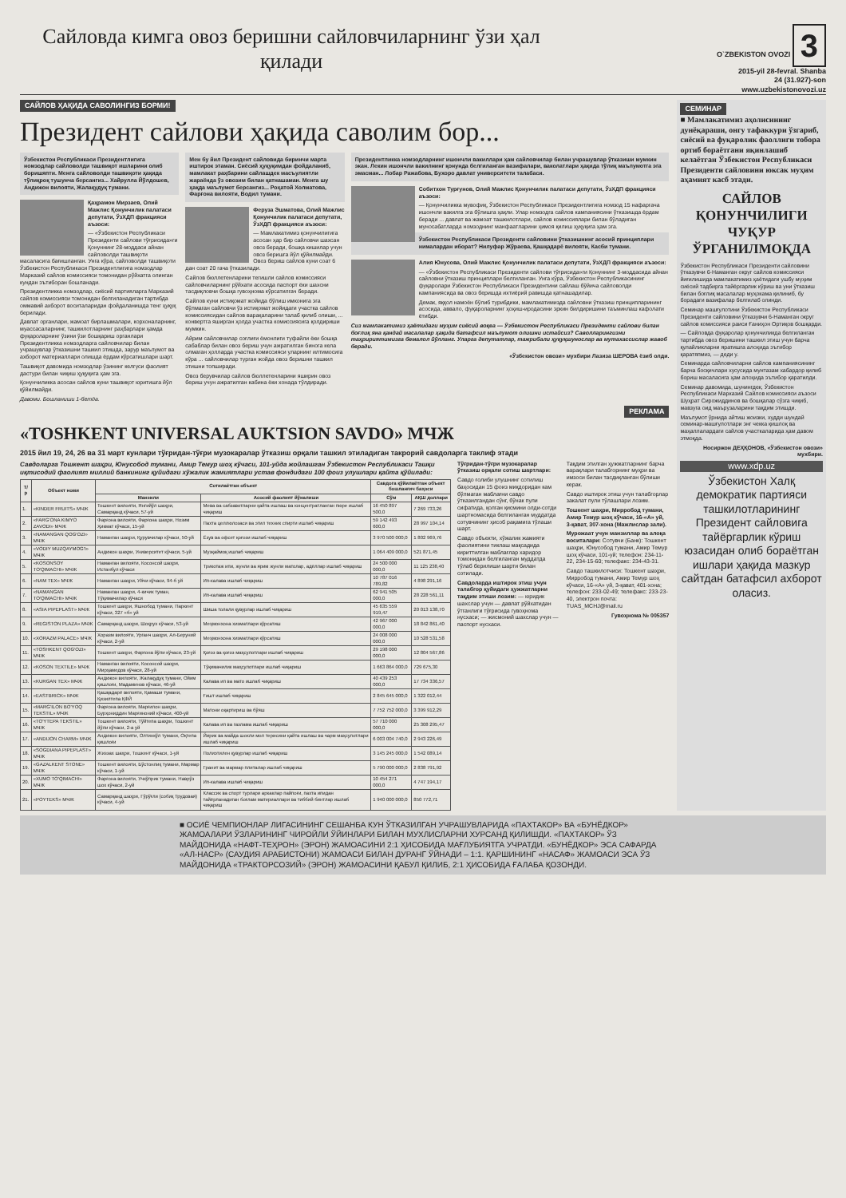Сайловда кимга овоз беришни сайловчиларнинг ўзи ҳал қилади
O`ZBEKISTON OVOZI 3
2015-yil 28-fevral. Shanba
24 (31.927)-son
www.uzbekistonovozi.uz
САЙЛОВ ҲАҚИДА САВОЛИНГИЗ БОРМИ!
Президент сайлови ҳақида саволим бор...
Ўзбекистон Республикаси Президентлигига номзодлар сайловолди ташвиқот ишларини олиб боришяпти. Менга сайловолди ташвиқоти ҳақида тўлиқроқ тушунча берсангиз... Хайрулла Йўлдошев, Андижон вилояти, Жалақудуқ тумани.
Қаҳрамон Мирзаев, Олий Мажлис Қонунчилик палатаси депутати, ЎзХДП фракцияси аъзоси:
— «Ўзбекистон Республикаси Президенти сайлови тўғрисида»ги Қонуннинг 28-моддаси айнан сайловолди ташвиқоти масаласига бағишланган. Унга кўра, сайловолди ташвиқоти Ўзбекистон Республикаси Президентлигига номзодлар Марказий сайлов комиссияси томонидан рўйхатга олинган кундан эътиборан бошланади.
Президентликка номзодлар, сиёсий партияларга Марказий сайлов комиссияси томонидан белгиланадиган тартибда оммавий ахборот воситаларидан фойдаланишда тенг ҳуқуқ берилади.
Давлат органлари, жамоат бирлашмалари, корхоналарнинг, муассасаларнинг, ташкилотларнинг раҳбарлари ҳамда фуқароларнинг ўзини ўзи бошқариш органлари Президентликка номзодларга сайловчилар билан учрашувлар ўтказишни ташкил этишда, зарур маълумот ва ахборот материаллари олишда ёрдам кўрсатишлари шарт.
Ташвиқот давомида номзодлар ўзининг келгуси фаолият дастури билан чиқиш ҳуқуқига ҳам эга.
Қонунчиликка асосан сайлов куни ташвиқот юритишга йўл қўйилмайди.
Давоми. Бошланиши 1-бетда.
Мен бу йил Президент сайловида биринчи марта иштирок этаман. Сиёсий ҳуқуқимдан фойдаланиб, мамлакат раҳбарини сайлашдек масъулиятли жараёнда ўз овозим билан қатнашаман. Менга шу ҳақда маълумот берсангиз... Роҳатой Холматова, Фарғона вилояти, Водил тумани.
Феруза Эшматова, Олий Мажлис Қонунчилик палатаси депутати, ЎзХДП фракцияси аъзоси:
— Мамлакатимиз қонунчилигига асосан ҳар бир сайловчи шахсан овоз беради, бошқа кишилар учун овоз беришга йўл қўйилмайди. Овоз бериш сайлов куни соат 6 дан соат 20 гача ўтказилади.
Сайлов бюллетенларини тегишли сайлов комиссияси сайловчиларнинг рўйхати асосида паспорт ёки шахсни тасдиқловчи бошқа гувоҳнома кўрсатилгач беради.
Сайлов куни истиқомат жойида бўлиш имконига эга бўлмаган сайловчи ўз истиқомат жойидаги участка сайлов комиссиясидан сайлов варақаларини талаб қилиб олиши, ... конвертга яширган ҳолда участка комиссиясига қолдириши мумкин.
Айрим сайловчилар соғлиғи ёмонлиги туфайли ёки бошқа сабаблар билан овоз бериш учун ажратилган бинога кела олмаган ҳолларда участка комиссияси уларнинг илтимосига кўра ... сайловчилар турган жойда овоз беришни ташкил этишни топширади.
Овоз берувчилар сайлов бюллетенларини яширин овоз бериш учун ажратилган кабина ёки хонада тўлдиради.
Президентликка номзодларнинг ишончли вакиллари ҳам сайловчилар билан учрашувлар ўтказиши мумкин экан. Лекин ишончли вакилнинг қонунда белгиланган вазифалари, ваколатлари ҳақида тўлиқ маълумотга эга эмасман... Лобар Ражабова, Бухоро давлат университети талабаси.
Собитхон Турғунов, Олий Мажлис Қонунчилик палатаси депутати, ЎзХДП фракцияси аъзоси:
— Қонунчиликка мувофиқ, Ўзбекистон Республикаси Президентлигига номзод 15 нафаргача ишончли вакилга эга бўлишга ҳақли. Улар номзодга сайлов кампаниясини ўтказишда ёрдам беради ... давлат ва жамоат ташкилотлари, сайлов комиссиялари билан бўладиган муносабатларда номзоднинг манфаатларини ҳимоя қилиш ҳуқуқига ҳам эга.
Ўзбекистон Республикаси Президенти сайловини ўтказишнинг асосий принциплари нималардан иборат? Нилуфар Жўраева, Қашқадарё вилояти, Касби тумани.
Алия Юнусова, Олий Мажлис Қонунчилик палатаси депутати, ЎзХДП фракцияси аъзоси:
— «Ўзбекистон Республикаси Президенти сайлови тўғрисида»ги Қонуннинг 3-моддасида айнан сайловни ўтказиш принциплари белгиланган. Унга кўра, Ўзбекистон Республикасининг фуқаролари Ўзбекистон Республикаси Президентини сайлаш бўйича сайловолди кампаниясида ва овоз беришда ихтиёрий равишда қатнашадилар.
Демак, яққол намоён бўлиб турибдики, мамлакатимизда сайловни ўтказиш принципларининг асосида, аввало, фуқароларнинг ҳоҳиш-иродасини эркин билдиришини таъминлаш кафолати ётибди.
Сиз мамлакатимиз ҳаётидаги муҳим сиёсий воқеа — Ўзбекистон Республикаси Президенти сайлови билан боғлиқ яна қандай масалалар ҳақида батафсил маълумот олишни истайсиз? Саволларингизни таҳририятимизга бемалол йўлланг. Уларга депутатлар, тажрибали ҳуқуқшунослар ва мутахассислар жавоб беради.
«Ўзбекистон овози» мухбири Лазиза ШЕРОВА ёзиб олди.
РЕКЛАМА
«TOSHKENT UNIVERSAL AUKTSION SAVDO» МЧЖ
2015 йил 19, 24, 26 ва 31 март кунлари тўғридан-тўғри музокаралар ўтказиш орқали ташкил этиладиган такрорий савдоларга таклиф этади
Савдоларга Тошкент шаҳри, Юнусобод тумани, Амир Темур шоҳ кўчаси, 101-уйда жойлашган Ўзбекистон Республикаси Ташқи иқтисодий фаолият миллий банкининг қуйидаги хўжалик жамиятлари устав фондидаги 100 фоиз улушлари қайта қўйилади:
| Т/р | Объект номи | Сотилаётган объект | | Савдога қўйилаётган объект бошланғич баҳоси | |
| --- | --- | --- | --- | --- | --- |
| | | Манзили | Асосий фаолият йўналиши | Сўм | АҚШ доллари |
| 1. | «KINDER FRUITS» МЧЖ | Тошкент вилояти, Янгийўл шаҳри, Самарқанд кўчаси, 57-уй | Мева ва сабзавотларни қайта ишлаш ва концентратланган пюре ишлаб чиқариш | 16 450 897 500,0 | 7 269 733,26 |
| 2. | «FARG'ONA KIMYO ZAVODI» МЧЖ | Фарғона вилояти, Фарғона шаҳри, Нозим Ҳикмат кўчаси, 15-уй | Пахта целлюлозаси ва этил техник спирти ишлаб чиқариш | 59 142 493 600,0 | 28 997 104,14 |
| 3. | «NAMANGAN QOG'OZI» МЧЖ | Наманган шаҳри, Қурувчилар кўчаси, 50-уй | Ёзув ва офсет қоғози ишлаб чиқариш | 3 970 500 000,0 | 1 802 969,76 |
| 4. | «VODIY MUZQAYMOG'I» МЧЖ | Андижон шаҳри, Университет кўчаси, 5-уй | Музқаймоқ ишлаб чиқариш | 1 064 409 000,0 | 521 871,45 |
| 5. | «KOSONSOY TO'QIMACHI» МЧЖ | Наманган вилояти, Косонсой шаҳри, Истанбул кўчаси | Трикотаж ипи, жунли ва ярим жунли матолар, адёллар ишлаб чиқариш | 24 500 000 000,0 | 11 125 238,40 |
| 6. | «NAM TEX» МЧЖ | Наманган шаҳри, Уйчи кўчаси, 94-б уй | Ип-калава ишлаб чиқариш | 10 787 016 789,82 | 4 898 291,16 |
| 7. | «NAMANGAN TO'QIMACHI» МЧЖ | Наманган шаҳри, 4-кичик туман, Тўқимачилар кўчаси | Ип-калава ишлаб чиқариш | 62 941 505 000,0 | 28 228 561,11 |
| 8. | «ASIA PIPEPLAST» МЧЖ | Тошкент шаҳри, Яшнобод тумани, Паркент кўчаси, 327 «б» уй | Шиша толали қувурлар ишлаб чиқариш | 45 635 559 919,47 | 20 013 138,70 |
| 9. | «REGISTON PLAZA» МЧЖ | Самарқанд шаҳри, Шоҳрух кўчаси, 53-уй | Меҳмонхона хизматлари кўрсатиш | 42 967 000 000,0 | 18 842 861,40 |
| 10. | «XORAZM PALACE» МЧЖ | Хоразм вилояти, Урганч шаҳри, Ал-Беруний кўчаси, 2-уй | Меҳмонхона хизматлари кўрсатиш | 24 008 000 000,0 | 10 528 531,58 |
| 11. | «TOSHKENT QOG'OZI» МЧЖ | Тошкент шаҳри, Фарғона йўли кўчаси, 23-уй | Қоғоз ва қоғоз маҳсулотлари ишлаб чиқариш | 29 198 000 000,0 | 12 804 567,86 |
| 12. | «KOSON TEXTILE» МЧЖ | Наманган вилояти, Косонсой шаҳри, Мирҳамедов кўчаси, 28-уй | Тўқимачилик маҳсулотлари ишлаб чиқариш | 1 663 864 000,0 | 729 675,30 |
| 13. | «KURGAN TEX» МЧЖ | Андижон вилояти, Жалақудуқ тумани, Ойим қишлоғи, Мадаминов кўчаси, 46-уй | Калава ип ва мато ишлаб чиқариш | 40 439 253 000,0 | 17 734 336,57 |
| 14. | «EASTBRICK» МЧЖ | Қашқадарё вилояти, Қамаши тумани, Қизилтепа ҚФЙ | Ғишт ишлаб чиқариш | 2 845 645 000,0 | 1 322 012,44 |
| 15. | «MARG'ILON BO'YOQ TEKSTIL» МЧЖ | Фарғона вилояти, Марғилон шаҳри, Бурҳониддин Марғиноний кўчаси, 400-уй | Матони оқартириш ва бўяш | 7 752 752 000,0 | 3 399 912,29 |
| 16. | «TO'YTEPA TEKSTIL» МЧЖ | Тошкент вилояти, Тўйтепа шаҳри, Тошкент йўли кўчаси, 2-а уй | Калава ип ва газлама ишлаб чиқариш | 57 710 000 000,0 | 25 308 295,47 |
| 17. | «ANDIJON CHARM» МЧЖ | Андижон вилояти, Олтинкўл тумани, Оқтепа қишлоғи | Йирик ва майда шохли мол терисини қайта ишлаш ва чарм маҳсулотлари ишлаб чиқариш | 6 003 004 740,0 | 2 943 226,49 |
| 18. | «SOGDIANA PIPEPLAST» МЧЖ | Жиззах шаҳри, Тошкент кўчаси, 1-уй | Полиэтилен қувурлар ишлаб чиқариш | 3 145 245 000,0 | 1 542 089,14 |
| 19. | «GAZALKENT STONE» МЧЖ | Тошкент вилояти, Бўстонлиқ тумани, Мармар кўчаси, 1-уй | Гранит ва мармар плиталар ишлаб чиқариш | 5 790 000 000,0 | 2 838 791,92 |
| 20. | «XUMO TO'QIMACHI» МЧЖ | Фарғона вилояти, Учкўприк тумани, Наврўз шох кўчаси, 2-уй | Ип-калава ишлаб чиқариш | 10 454 271 000,0 | 4 747 194,17 |
| 21. | «POYTEKS» МЧЖ | Самарқанд шаҳри, Гўрўғли (собиқ Трудовая) кўчаси, 4-уй | Классик ва спорт турлари аркаклар пайпоғи, пахта ипидан тайёрланадиган боғлам материаллари ва тиббий бинтлар ишлаб чиқариш | 1 940 000 000,0 | 850 772,71 |
Тўғридан-тўғри музокаралар ўтказиш орқали сотиш шартлари:
Савдо ғолиби улушнинг сотилиш баҳосидан 15 фоиз миқдоридан кам бўлмаган маблағни савдо ўтказилгандан сўнг, бўнак пули сифатида, қолган қисмини олди-сотди шартномасида белгиланган муддатда сотувчининг ҳисоб рақамига тўлаши шарт.
Савдо объекти, хўжалик жамияти фаолиятини тиклаш мақсадида кириттилган маблағлар харидор томонидан белгиланган муддатда тўлаб берилиши шарти билан сотилади.
Савдоларда иштирок этиш учун талабгор қуйидаги ҳужжатларни тақдим этиши лозим: — юридик шахслар учун — давлат рўйхатидан ўтганлиги тўғрисида гувоҳнома нусхаси; — жисмоний шахслар учун — паспорт нусхаси.
Тақдим этилган ҳужжатларнинг барча варақлари талабгорнинг муҳри ва имзоси билан тасдиқланган бўлиши керак.
Савдо иштирок этиш учун талабгорлар закалат пули тўлашлари лозим.
Тошкент шаҳри, Мирробод тумани, Амир Темур шоҳ кўчаси, 16-«А» уй, 3-қават, 307-хона (Мажлислар зали).
Мурожаат учун манзиллар ва алоқа воситалари: Сотувчи (Банк): Тошкент шаҳри, Юнусобод тумани, Амир Темур шоҳ кўчаси, 101-уй; телефон: 234-11-22, 234-15-60; телефакс: 234-43-31.
Савдо ташкилотчиси: Тошкент шаҳри, Мирробод тумани, Амир Темур шоҳ кўчаси, 16-«А» уй, 3-қават, 401-хона; телефон: 233-02-49; телефакс: 233-23-40, электрон почта: TUAS_MCHJ@mail.ru
Гувоҳнома № 005357
СЕМИНАР
■ Мамлакатимиз аҳолисининг дунёқараши, онгу тафаккури ўзгариб, сиёсий ва фуқаролик фаоллиги тобора ортиб бораётгани яқинлашиб келаётган Ўзбекистон Республикаси Президенти сайловини юксак муҳим аҳамият касб этади.
САЙЛОВ ҚОНУНЧИЛИГИ ЧУҚУР ЎРГАНИЛМОҚДА
Ўзбекистон Республикаси Президенти сайловини ўтказувчи 6-Наманган округ сайлов комиссияси йиғилишида мамлакатимиз ҳаётидаги ушбу муҳим сиёсий тадбирга тайёргарлик кўриш ва уни ўтказиш билан боғлиқ масалалар муҳокама қилиниб, бу борадаги вазифалар белгилаб олинди.
Семинар машғулотини Ўзбекистон Республикаси Президенти сайловини ўтказувчи 6-Наманган округ сайлов комиссияси раиси Ғаниҳон Ортиқов бошқарди.
— Сайловда фуқаролар қонунчиликда белгиланган тартибда овоз беришини ташкил этиш учун барча қулайликларни яратишга алоҳида эътибор қаратяпмиз, — деди у.
Семинарда сайловчиларни сайлов кампаниясининг барча босқичлари хусусида мунтазам хабардор қилиб бориш масаласига ҳам алоҳида эътибор қаратилди.
Семинар давомида, шунингдек, Ўзбекистон Республикаси Марказий Сайлов комиссияси аъзоси Шуҳрат Сирожиддинов ва бошқалар сўзга чиқиб, мавзуга оид маърузаларини тақдим этишди.
Маълумот ўрнида айтиш жоизки, худди шундай семинар-машғулотлари энг чекка қишлоқ ва маҳаллалардаги сайлов участкаларида ҳам давом этмоқда.
Носиржон ДЕҲҚОНОВ, «Ўзбекистон овози» мухбири.
www.xdp.uz
Ўзбекистон Халқ демократик партияси ташкилотларининг Президент сайловига тайёргарлик кўриш юзасидан олиб бораётган ишлари ҳақида мазкур сайтдан батафсил ахборот оласиз.
■ ОСИЁ ЧЕМПИОНЛАР ЛИГАСИНИНГ СЕШАНБА КУН ЎТКАЗИЛГАН УЧРАШУВЛАРИДА «ПАХТАКОР» ВА «БУНЁДКОР» ЖАМОАЛАРИ ЎЗЛАРИНИНГ ЧИРОЙЛИ ЎЙИНЛАРИ БИЛАН МУХЛИСЛАРНИ ХУРСАНД ҚИЛИШДИ. «ПАХТАКОР» ЎЗ МАЙДОНИДА «НАФТ-ТЕҲРОН» (ЭРОН) ЖАМОАСИНИ 2:1 ҲИСОБИДА МАҒЛУБИЯТГА УЧРАТДИ. «БУНЁДКОР» ЭСА САФАРДА «АЛ-НАСР» (САУДИЯ АРАБИСТОНИ) ЖАМОАСИ БИЛАН ДУРАНГ ЎЙНАДИ – 1:1. ҚАРШИНИНГ «НАСАФ» ЖАМОАСИ ЭСА ЎЗ МАЙДОНИДА «ТРАКТОРСОЗИЙ» (ЭРОН) ЖАМОАСИНИ ҚАБУЛ ҚИЛИБ, 2:1 ҲИСОБИДА ҒАЛАБА ҚОЗОНДИ.